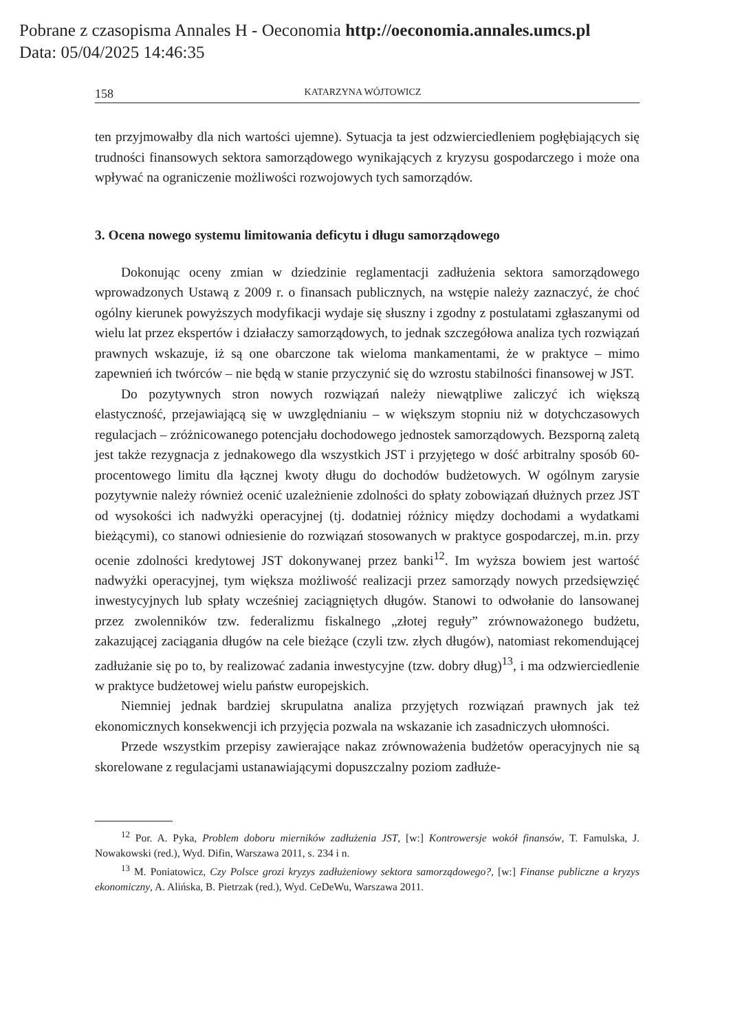Pobrane z czasopisma Annales H - Oeconomia http://oeconomia.annales.umcs.pl
Data: 05/04/2025 14:46:35
158 KATARZYNA WÓJTOWICZ
ten przyjmowałby dla nich wartości ujemne). Sytuacja ta jest odzwierciedleniem pogłębiających się trudności finansowych sektora samorządowego wynikających z kryzysu gospodarczego i może ona wpływać na ograniczenie możliwości rozwojowych tych samorządów.
3. Ocena nowego systemu limitowania deficytu i długu samorządowego
Dokonując oceny zmian w dziedzinie reglamentacji zadłużenia sektora samorządowego wprowadzonych Ustawą z 2009 r. o finansach publicznych, na wstępie należy zaznaczyć, że choć ogólny kierunek powyższych modyfikacji wydaje się słuszny i zgodny z postulatami zgłaszanymi od wielu lat przez ekspertów i działaczy samorządowych, to jednak szczegółowa analiza tych rozwiązań prawnych wskazuje, iż są one obarczone tak wieloma mankamentami, że w praktyce – mimo zapewnień ich twórców – nie będą w stanie przyczynić się do wzrostu stabilności finansowej w JST.
Do pozytywnych stron nowych rozwiązań należy niewątpliwe zaliczyć ich większą elastyczność, przejawiającą się w uwzględnianiu – w większym stopniu niż w dotychczasowych regulacjach – zróżnicowanego potencjału dochodowego jednostek samorządowych. Bezsporną zaletą jest także rezygnacja z jednakowego dla wszystkich JST i przyjętego w dość arbitralny sposób 60-procentowego limitu dla łącznej kwoty długu do dochodów budżetowych. W ogólnym zarysie pozytywnie należy również ocenić uzależnienie zdolności do spłaty zobowiązań dłużnych przez JST od wysokości ich nadwyżki operacyjnej (tj. dodatniej różnicy między dochodami a wydatkami bieżącymi), co stanowi odniesienie do rozwiązań stosowanych w praktyce gospodarczej, m.in. przy ocenie zdolności kredytowej JST dokonywanej przez banki<sup>12</sup>. Im wyższa bowiem jest wartość nadwyżki operacyjnej, tym większa możliwość realizacji przez samorządy nowych przedsięwzięć inwestycyjnych lub spłaty wcześniej zaciągniętych długów. Stanowi to odwołanie do lansowanej przez zwolenników tzw. federalizmu fiskalnego „złotej reguły” zrównoważonego budżetu, zakazującej zaciągania długów na cele bieżące (czyli tzw. złych długów), natomiast rekomendującej zadłużanie się po to, by realizować zadania inwestycyjne (tzw. dobry dług)<sup>13</sup>, i ma odzwierciedlenie w praktyce budżetowej wielu państw europejskich.
Niemniej jednak bardziej skrupulatna analiza przyjętych rozwiązań prawnych jak też ekonomicznych konsekwencji ich przyjęcia pozwala na wskazanie ich zasadniczych ułomności.
Przede wszystkim przepisy zawierające nakaz zrównoważenia budżetów operacyjnych nie są skorelowane z regulacjami ustanawiającymi dopuszczalny poziom zadłuże-
<sup>12</sup> Por. A. Pyka, Problem doboru mierników zadłużenia JST, [w:] Kontrowersje wokół finansów, T. Famulska, J. Nowakowski (red.), Wyd. Difin, Warszawa 2011, s. 234 i n.
<sup>13</sup> M. Poniatowicz, Czy Polsce grozi kryzys zadłużeniowy sektora samorządowego?, [w:] Finanse publiczne a kryzys ekonomiczny, A. Alińska, B. Pietrzak (red.), Wyd. CeDeWu, Warszawa 2011.